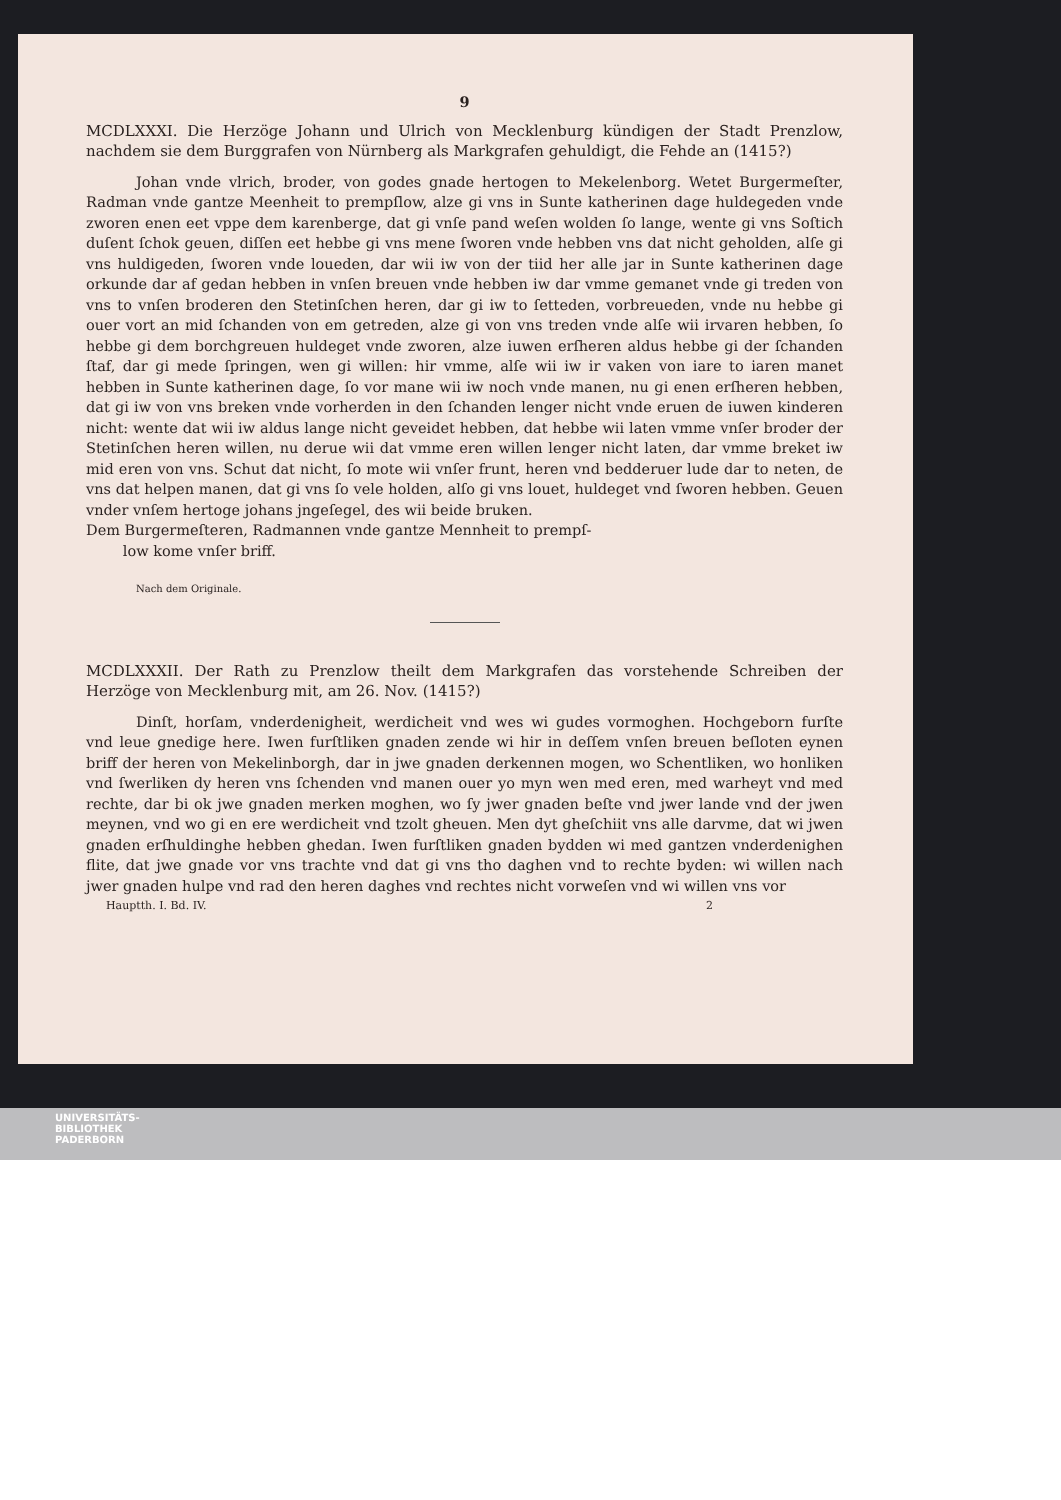9
MCDLXXXI. Die Herzöge Johann und Ulrich von Mecklenburg kündigen der Stadt Prenzlow, nachdem sie dem Burggrafen von Nürnberg als Markgrafen gehuldigt, die Fehde an (1415?)
Johan vnde vlrich, broder, von godes gnade hertogen to Mekelenborg. Wetet Burgermeſter, Radman vnde gantze Meenheit to prempſlow, alze gi vns in Sunte katherinen dage huldegeden vnde zworen enen eet vppe dem karenberge, dat gi vnſe pand weſen wolden ſo lange, wente gi vns Soſtich duſent ſchok geuen, diſſen eet hebbe gi vns mene ſworen vnde hebben vns dat nicht geholden, alſe gi vns huldigeden, ſworen vnde loueden, dar wii iw von der tiid her alle jar in Sunte katherinen dage orkunde dar af gedan hebben in vnſen breuen vnde hebben iw dar vmme gemanet vnde gi treden von vns to vnſen broderen den Stetinſchen heren, dar gi iw to ſetteden, vorbreueden, vnde nu hebbe gi ouer vort an mid ſchanden von em getreden, alze gi von vns treden vnde alſe wii irvaren hebben, ſo hebbe gi dem borchgreuen huldeget vnde zworen, alze iuwen erſheren aldus hebbe gi der ſchanden ſtaf, dar gi mede ſpringen, wen gi willen: hir vmme, alſe wii iw ir vaken von iare to iaren manet hebben in Sunte katherinen dage, ſo vor mane wii iw noch vnde manen, nu gi enen erſheren hebben, dat gi iw von vns breken vnde vorherden in den ſchanden lenger nicht vnde eruen de iuwen kinderen nicht: wente dat wii iw aldus lange nicht geveidet hebben, dat hebbe wii laten vmme vnſer broder der Stetinſchen heren willen, nu derue wii dat vmme eren willen lenger nicht laten, dar vmme breket iw mid eren von vns. Schut dat nicht, ſo mote wii vnſer frunt, heren vnd bedderuer lude dar to neten, de vns dat helpen manen, dat gi vns ſo vele holden, alſo gi vns louet, huldeget vnd ſworen hebben. Geuen vnder vnſem hertoge johans jngeſegel, des wii beide bruken.
Dem Burgermeſteren, Radmannen vnde gantze Mennheit to prempſ-
low kome vnſer briff.
Nach dem Originale.
MCDLXXXII. Der Rath zu Prenzlow theilt dem Markgrafen das vorstehende Schreiben der Herzöge von Mecklenburg mit, am 26. Nov. (1415?)
Dinſt, horſam, vnderdenigheit, werdicheit vnd wes wi gudes vormoghen. Hochgeborn furſte vnd leue gnedige here. Iwen furſtliken gnaden zende wi hir in deſſem vnſen breuen beſloten eynen briff der heren von Mekelinborgh, dar in jwe gnaden derkennen mogen, wo Schentliken, wo honliken vnd ſwerliken dy heren vns ſchenden vnd manen ouer yo myn wen med eren, med warheyt vnd med rechte, dar bi ok jwe gnaden merken moghen, wo ſy jwer gnaden beſte vnd jwer lande vnd der jwen meynen, vnd wo gi en ere werdicheit vnd tzolt gheuen. Men dyt gheſchiit vns alle darvme, dat wi jwen gnaden erſhuldinghe hebben ghedan. Iwen furſtliken gnaden bydden wi med gantzen vnderdenighen flite, dat jwe gnade vor vns trachte vnd dat gi vns tho daghen vnd to rechte byden: wi willen nach jwer gnaden hulpe vnd rad den heren daghes vnd rechtes nicht vorweſen vnd wi willen vns vor
Hauptth. I. Bd. IV. 2
UNIVERSITÄTS-
BIBLIOTHEK
PADERBORN